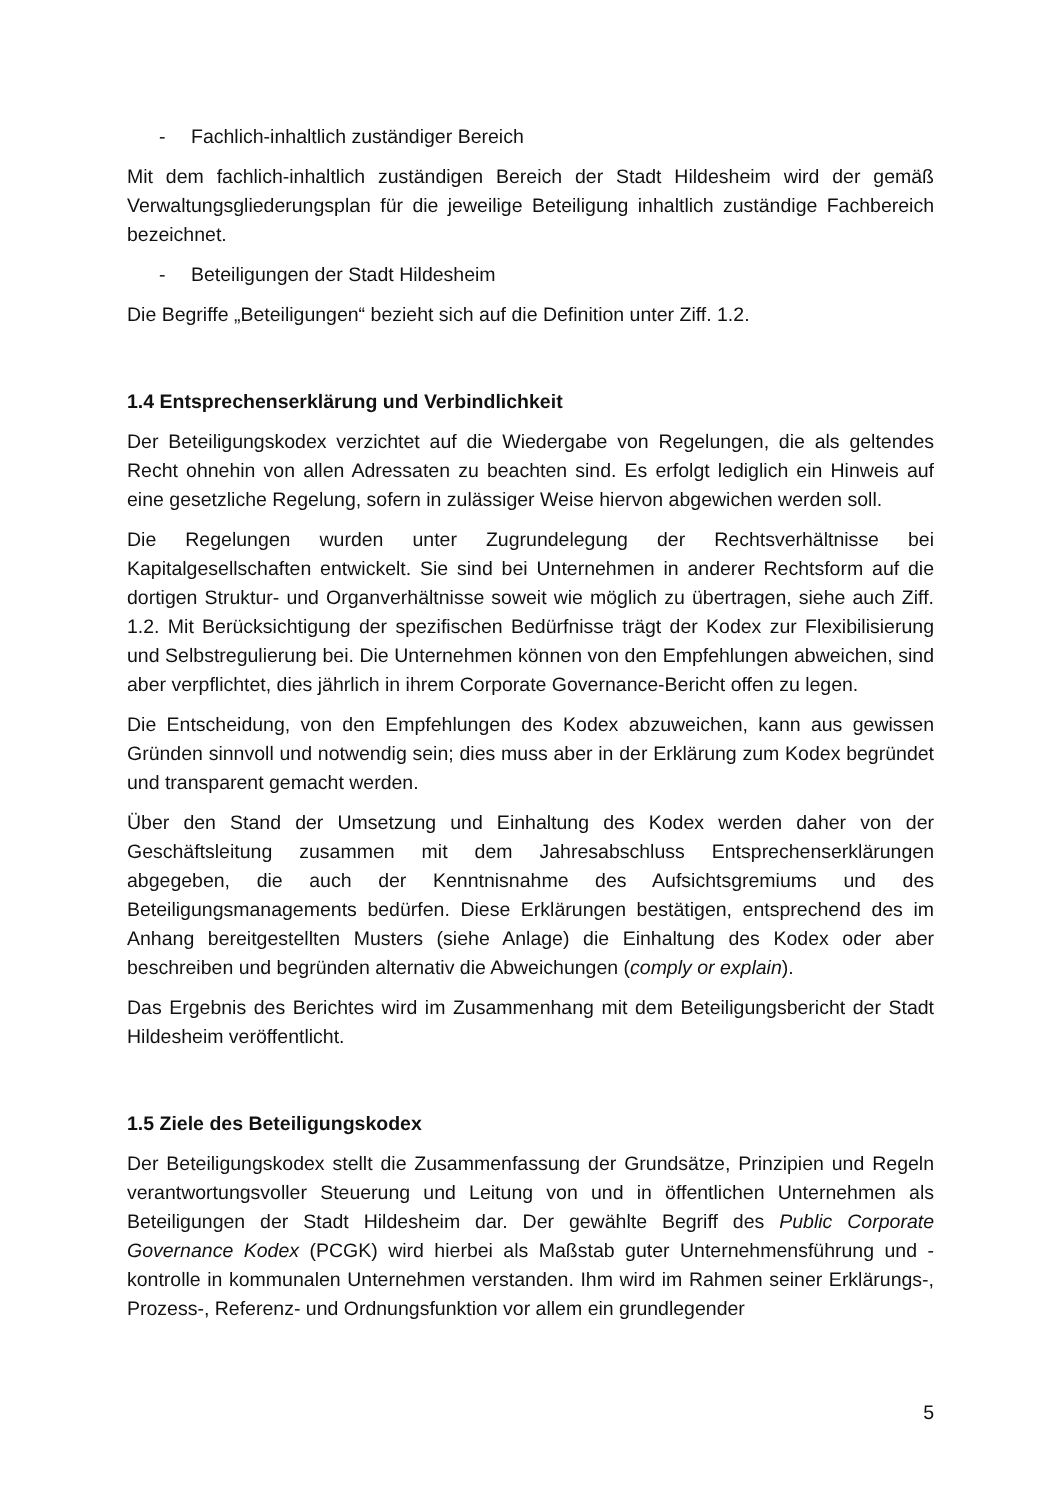- Fachlich-inhaltlich zuständiger Bereich
Mit dem fachlich-inhaltlich zuständigen Bereich der Stadt Hildesheim wird der gemäß Verwaltungsgliederungsplan für die jeweilige Beteiligung inhaltlich zuständige Fachbereich bezeichnet.
- Beteiligungen der Stadt Hildesheim
Die Begriffe „Beteiligungen“ bezieht sich auf die Definition unter Ziff. 1.2.
1.4 Entsprechenserklärung und Verbindlichkeit
Der Beteiligungskodex verzichtet auf die Wiedergabe von Regelungen, die als geltendes Recht ohnehin von allen Adressaten zu beachten sind. Es erfolgt lediglich ein Hinweis auf eine gesetzliche Regelung, sofern in zulässiger Weise hiervon abgewichen werden soll.
Die Regelungen wurden unter Zugrundelegung der Rechtsverhältnisse bei Kapitalgesellschaften entwickelt. Sie sind bei Unternehmen in anderer Rechtsform auf die dortigen Struktur- und Organverhältnisse soweit wie möglich zu übertragen, siehe auch Ziff. 1.2. Mit Berücksichtigung der spezifischen Bedürfnisse trägt der Kodex zur Flexibilisierung und Selbstregulierung bei. Die Unternehmen können von den Empfehlungen abweichen, sind aber verpflichtet, dies jährlich in ihrem Corporate Governance-Bericht offen zu legen.
Die Entscheidung, von den Empfehlungen des Kodex abzuweichen, kann aus gewissen Gründen sinnvoll und notwendig sein; dies muss aber in der Erklärung zum Kodex begründet und transparent gemacht werden.
Über den Stand der Umsetzung und Einhaltung des Kodex werden daher von der Geschäftsleitung zusammen mit dem Jahresabschluss Entsprechenserklärungen abgegeben, die auch der Kenntnisnahme des Aufsichtsgremiums und des Beteiligungsmanagements bedürfen. Diese Erklärungen bestätigen, entsprechend des im Anhang bereitgestellten Musters (siehe Anlage) die Einhaltung des Kodex oder aber beschreiben und begründen alternativ die Abweichungen (comply or explain).
Das Ergebnis des Berichtes wird im Zusammenhang mit dem Beteiligungsbericht der Stadt Hildesheim veröffentlicht.
1.5 Ziele des Beteiligungskodex
Der Beteiligungskodex stellt die Zusammenfassung der Grundsätze, Prinzipien und Regeln verantwortungsvoller Steuerung und Leitung von und in öffentlichen Unternehmen als Beteiligungen der Stadt Hildesheim dar. Der gewählte Begriff des Public Corporate Governance Kodex (PCGK) wird hierbei als Maßstab guter Unternehmensführung und -kontrolle in kommunalen Unternehmen verstanden. Ihm wird im Rahmen seiner Erklärungs-, Prozess-, Referenz- und Ordnungsfunktion vor allem ein grundlegender
5